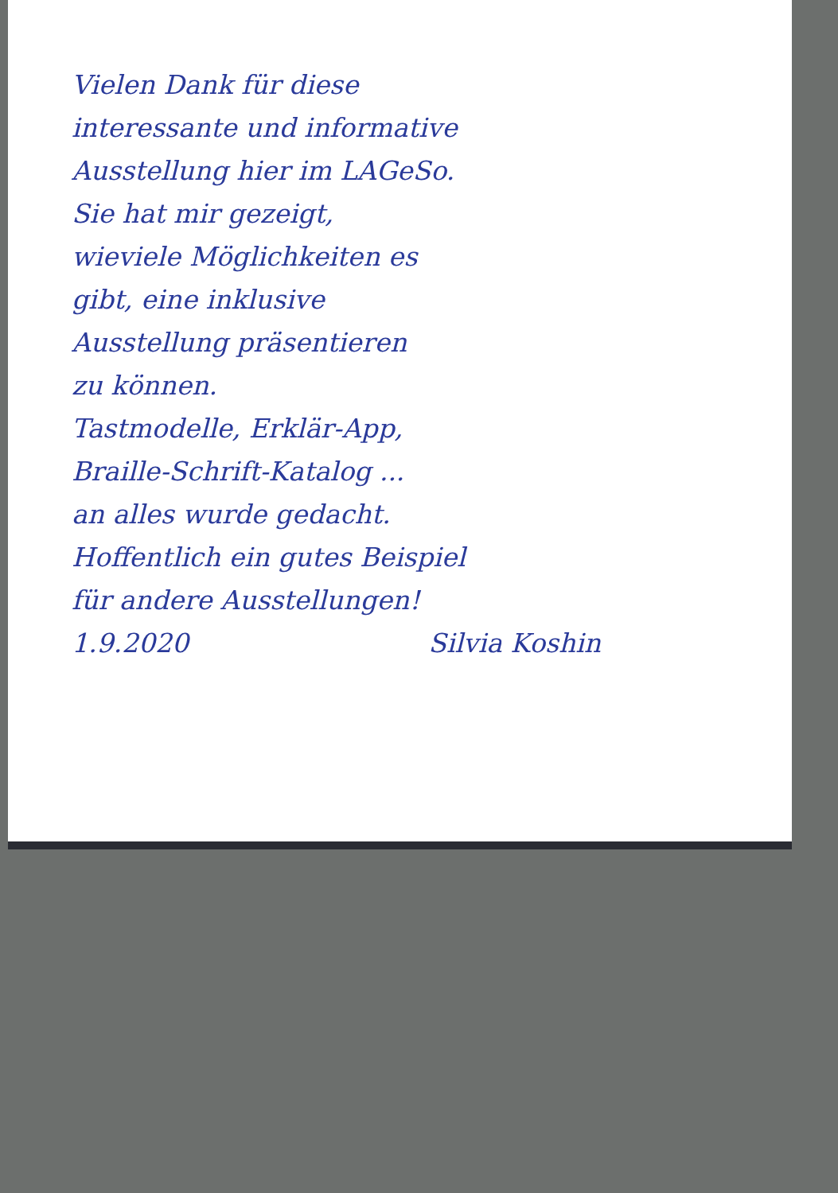Vielen Dank für diese
interessante und informative
Ausstellung hier im LAGeSo.
Sie hat mir gezeigt,
wieviele Möglichkeiten es
gibt, eine inklusive
Ausstellung präsentieren
zu können.
Tastmodelle, Erklär-App,
Braille-Schrift-Katalog ...
an alles wurde gedacht.
Hoffentlich ein gutes Beispiel
für andere Ausstellungen!
1.9.2020 Silvia Koshin